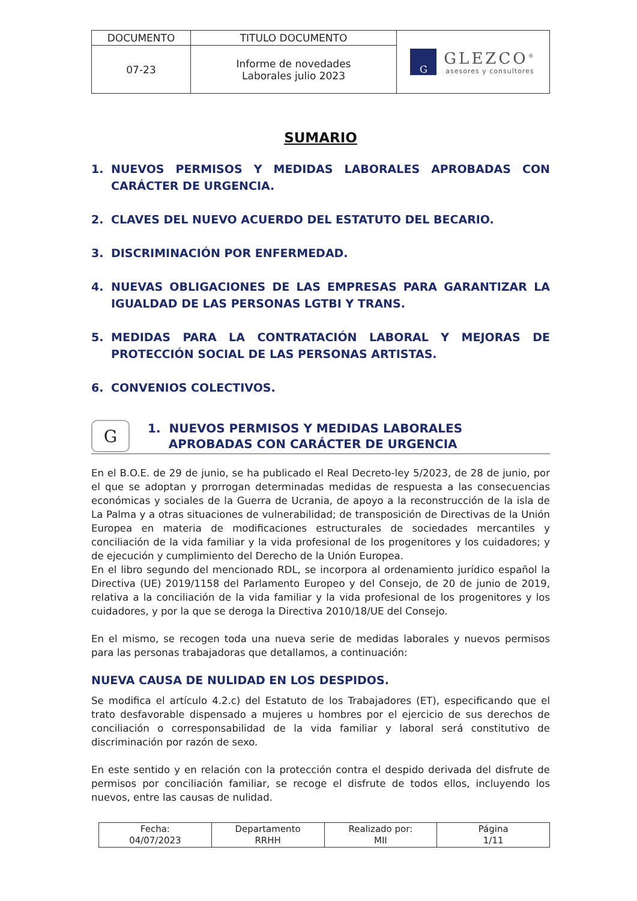| DOCUMENTO | TITULO DOCUMENTO | G GLEZCO<sup>®</sup> asesores y consultores |
| 07-23 | Informe de novedades Laborales julio 2023 | |
SUMARIO
1. NUEVOS PERMISOS Y MEDIDAS LABORALES APROBADAS CON CARÁCTER DE URGENCIA.
2. CLAVES DEL NUEVO ACUERDO DEL ESTATUTO DEL BECARIO.
3. DISCRIMINACIÓN POR ENFERMEDAD.
4. NUEVAS OBLIGACIONES DE LAS EMPRESAS PARA GARANTIZAR LA IGUALDAD DE LAS PERSONAS LGTBI Y TRANS.
5. MEDIDAS PARA LA CONTRATACIÓN LABORAL Y MEJORAS DE PROTECCIÓN SOCIAL DE LAS PERSONAS ARTISTAS.
6. CONVENIOS COLECTIVOS.
G
1. NUEVOS PERMISOS Y MEDIDAS LABORALES
APROBADAS CON CARÁCTER DE URGENCIA
En el B.O.E. de 29 de junio, se ha publicado el Real Decreto-ley 5/2023, de 28 de junio, por el que se adoptan y prorrogan determinadas medidas de respuesta a las consecuencias económicas y sociales de la Guerra de Ucrania, de apoyo a la reconstrucción de la isla de La Palma y a otras situaciones de vulnerabilidad; de transposición de Directivas de la Unión Europea en materia de modificaciones estructurales de sociedades mercantiles y conciliación de la vida familiar y la vida profesional de los progenitores y los cuidadores; y de ejecución y cumplimiento del Derecho de la Unión Europea.
En el libro segundo del mencionado RDL, se incorpora al ordenamiento jurídico español la Directiva (UE) 2019/1158 del Parlamento Europeo y del Consejo, de 20 de junio de 2019, relativa a la conciliación de la vida familiar y la vida profesional de los progenitores y los cuidadores, y por la que se deroga la Directiva 2010/18/UE del Consejo.
En el mismo, se recogen toda una nueva serie de medidas laborales y nuevos permisos para las personas trabajadoras que detallamos, a continuación:
NUEVA CAUSA DE NULIDAD EN LOS DESPIDOS.
Se modifica el artículo 4.2.c) del Estatuto de los Trabajadores (ET), especificando que el trato desfavorable dispensado a mujeres u hombres por el ejercicio de sus derechos de conciliación o corresponsabilidad de la vida familiar y laboral será constitutivo de discriminación por razón de sexo.
En este sentido y en relación con la protección contra el despido derivada del disfrute de permisos por conciliación familiar, se recoge el disfrute de todos ellos, incluyendo los nuevos, entre las causas de nulidad.
| Fecha: 04/07/2023 | Departamento RRHH | Realizado por: MII | Página 1/11 |